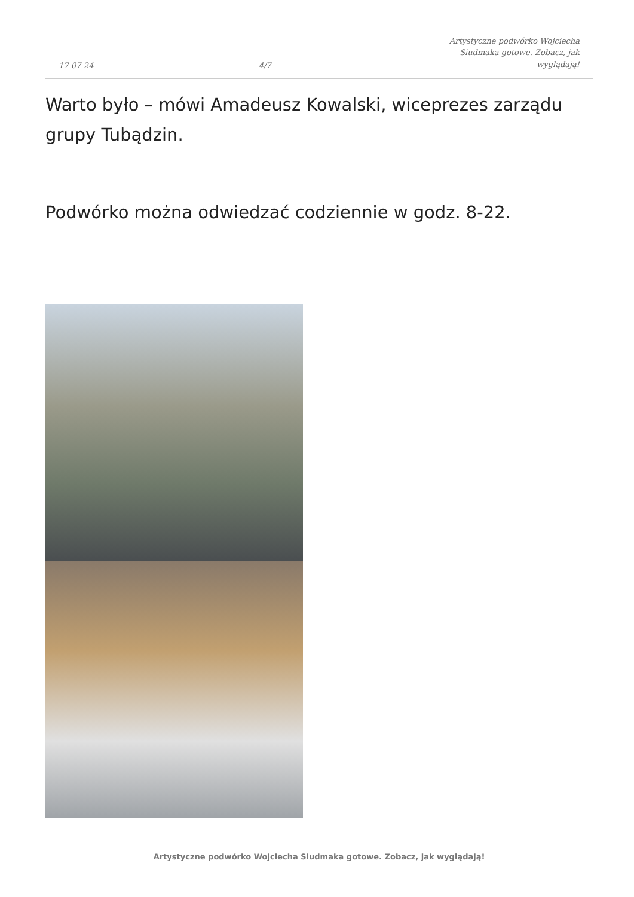17-07-24 4/7 Artystyczne podwórko Wojciecha Siudmaka gotowe. Zobacz, jak wyglądają!
Warto było – mówi Amadeusz Kowalski, wiceprezes zarządu grupy Tubądzin.
Podwórko można odwiedzać codziennie w godz. 8-22.
Artystyczne podwórko Wojciecha Siudmaka gotowe. Zobacz, jak wyglądają!